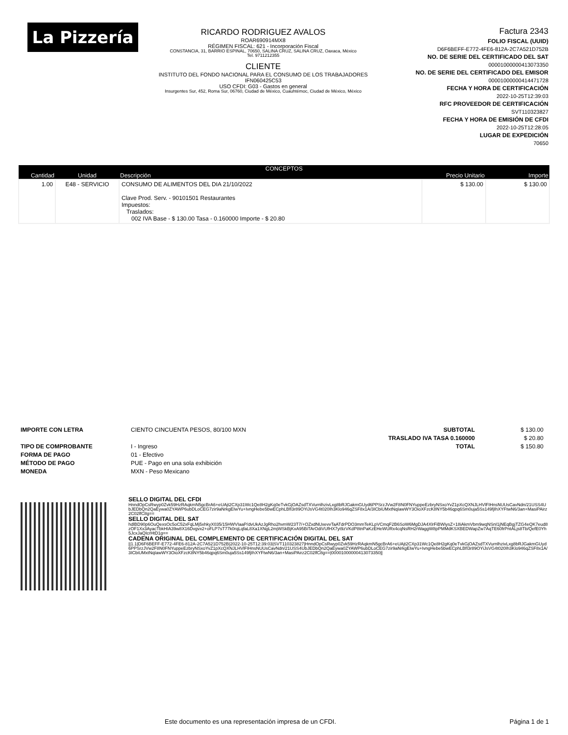La Pizzería
RICARDO RODRIGUEZ AVALOS
ROAR690914MX8
RÉGIMEN FISCAL: 621 - Incorporación Fiscal
CONSTANCIA, 31, BARRIO ESPINAL, 70650, SALINA CRUZ, SALINA CRUZ, Oaxaca, México
Tel. 9711212355
CLIENTE
INSTITUTO DEL FONDO NACIONAL PARA EL CONSUMO DE LOS TRABAJADORES
IFN060425C53
USO CFDI: G03 - Gastos en general
Insurgentes Sur, 452, Roma Sur, 06760, Ciudad de México, Cuauhtémoc, Ciudad de México, México
Factura 2343
FOLIO FISCAL (UUID)
D6F6BEFF-E772-4FE6-812A-2C7A521D752B
NO. DE SERIE DEL CERTIFICADO DEL SAT
00001000000413073350
NO. DE SERIE DEL CERTIFICADO DEL EMISOR
00001000000414471728
FECHA Y HORA DE CERTIFICACIÓN
2022-10-25T12:39:03
RFC PROVEEDOR DE CERTIFICACIÓN
SVT110323827
FECHA Y HORA DE EMISIÓN DE CFDI
2022-10-25T12:28:05
LUGAR DE EXPEDICIÓN
70650
| CONCEPTOS | | | | |
| --- | --- | --- | --- | --- |
| Cantidad | Unidad | Descripción | Precio Unitario | Importe |
| 1.00 | E48 - SERVICIO | CONSUMO DE ALIMENTOS DEL DIA 21/10/2022 Clave Prod. Serv. - 90101501 Restaurantes Impuestos: Traslados: 002 IVA Base - $ 130.00 Tasa - 0.160000 Importe - $ 20.80 | $ 130.00 | $ 130.00 |
IMPORTE CON LETRA
TIPO DE COMPROBANTE
FORMA DE PAGO
MÉTODO DE PAGO
MONEDA
CIENTO CINCUENTA PESOS, 80/100 MXN
I - Ingreso
01 - Efectivo
PUE - Pago en una sola exhibición
MXN - Peso Mexicano
SUBTOTAL
TRASLADO IVA TASA 0.160000
TOTAL
$ 130.00
$ 20.80
$ 150.80
SELLO DIGITAL DEL CFDI
HnndOpCsRwyp0Zvk59HzRAqkmN5gcBrA6+eUAjt2CXp31Wc1Qe8H2gKq0eTvkGjOAZsdTXVurnlhzivLxg8bRJGakmGUyd6PPSrzJVw2F8N0FNYuppeEzbryNSxoYvZ1pXcQXNJLHVlFIHnsNUUsCavNdn/21USS4UbJEDbQn2QaEywa0ZYAWP6ubDLoCEG7zir9aNrkgEIwYu+IvngHebe5bwECphLBfI3r89OYiJsVG4t020Ih3Klo946qZSF8x1A/3ICbiUMxtNqIawWY3OioXFzcK8NY5b46qpq6Sm0uja5Ss149fjIhXYFtwN6/3an+MasiPAirz2C02lfC8g==
SELLO DIGITAL DEL SAT
hdlBD90p6OuQexsOc5oC52xFqLMj5xhkyX035/15HWVIaaP/dvUkAzJgRho2hvmW23T7/+OZxdNUxevvTaATdrPDO3mmTeKLpVCmqF2B6SoW6MgDJA4XlrFiBWiysZ+18iAkmVbm9wqNSnI1jNEqBgjTZG4eQK7eud8zOF1Xx3AyacTbkHIA39w8X16Dvgvx2+oFLP7sT77k0rqLqfaL8Xa1XNgL2mjWSkBjKxA95BiTArOdiVUfHX7yt9zVKdP8tnPaKzEHeWURx4cqNsRH2rWaggW8pPMMdKSXBEDWapZw7AqTE60frPntALjs8Tb/QefE0Yh5JcxJaQIcrHtD1g==
CADENA ORIGINAL DEL COMPLEMENTO DE CERTIFICACIÓN DIGITAL DEL SAT
||1.1|D6F6BEFF-E772-4FE6-812A-2C7A521D752B|2022-10-25T12:39:03|SVT110323827|HnndOpCsRwyp0Zvk59HzRAqkmN5gcBrA6+eUAjt2CXp31Wc1Qe8H2gKq0eTvkGjOAZsdTXVurnlhzivLxg8bRJGakmGUyd6PPSrzJVw2F8N0FNYuppeEzbryNSxoYvZ1pXcQXNJLHVlFIHnsNUUsCavNdn/21USS4UbJEDbQn2QaEywa0ZYAWP6ubDLoCEG7zir9aNrkgEIwYu+IvngHebe5bwECphLBfI3r89OYiJsVG4t020Ih3Klo946qZSF8x1A/3ICbiUMxtNqIawWY3OioXFzcK8NY5b46qpq6Sm0uja5Ss149fjIhXYFtwN6/3an+MasiPAirz2C02lfC8g==|00001000000413073350||
Este documento es una representación impresa de un CFDI. Página 1 de 1